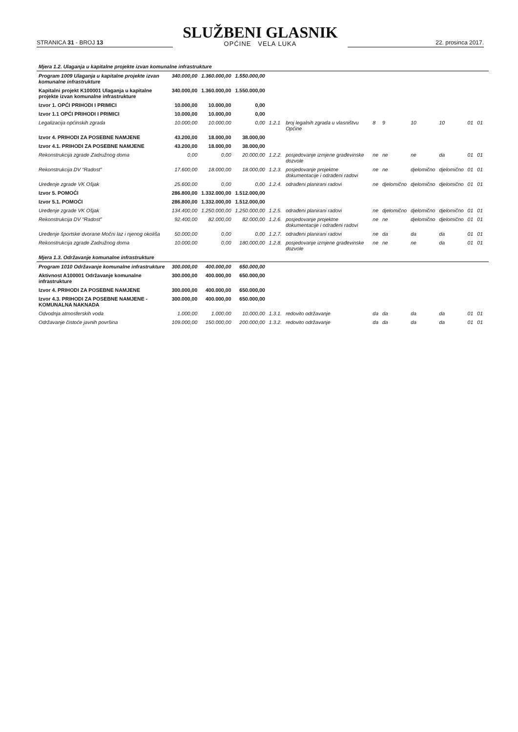STRANICA 31 - BROJ 13
SLUŽBENI GLASNIK
OPĆINE VELA LUKA
22. prosinca 2017.
| Mjera 1.2. Ulaganja u kapitalne projekte izvan komunalne infrastrukture | | | | | | | | | | | | |
| Program 1009 Ulaganja u kapitalne projekte izvan komunalne infrastrukture | 340.000,00 | 1.360.000,00 | 1.550.000,00 | | | | | | | | | |
| Kapitalni projekt K100001 Ulaganja u kapitalne projekte izvan komunalne infrastrukture | 340.000,00 | 1.360.000,00 | 1.550.000,00 | | | | | | | | | |
| Izvor 1. OPĆI PRIHODI I PRIMICI | 10.000,00 | 10.000,00 | 0,00 | | | | | | | | | |
| Izvor 1.1 OPĆI PRIHODI I PRIMICI | 10.000,00 | 10.000,00 | 0,00 | | | | | | | | | |
| Legalizacija općinskih zgrada | 10.000,00 | 10.000,00 | 0,00 | 1.2.1 | broj legalnih zgrada u vlasništvu Općine | 8 | 9 | 10 | 10 | 01 | 01 | |
| Izvor 4. PRIHODI ZA POSEBNE NAMJENE | 43.200,00 | 18.000,00 | 38.000,00 | | | | | | | | | |
| Izvor 4.1. PRIHODI ZA POSEBNE NAMJENE | 43.200,00 | 18.000,00 | 38.000,00 | | | | | | | | | |
| Rekonstrukcija zgrade Zadružnog doma | 0,00 | 0,00 | 20.000,00 | 1.2.2. | posjedovanje izmjene građevinske dozvole | ne | ne | ne | da | 01 | 01 | |
| Rekonstrukcija DV “Radost” | 17.600,00 | 18.000,00 | 18.000,00 | 1.2.3. | posjedovanje projektne dokumentacije i odrađeni radovi | ne | ne | djelomično | djelomično | 01 | 01 | |
| Uređenje zgrade VK Ošjak | 25.600,00 | 0,00 | 0,00 | 1.2.4. | odrađeni planirani radovi | ne | djelomično | djelomično | djelomično | 01 | 01 | |
| Izvor 5. POMOĆI | 286.800,00 | 1.332.000,00 | 1.512.000,00 | | | | | | | | | |
| Izvor 5.1. POMOĆI | 286.800,00 | 1.332.000,00 | 1.512.000,00 | | | | | | | | | |
| Uređenje zgrade VK Ošjak | 134.400,00 | 1.250.000,00 | 1.250.000,00 | 1.2.5. | odrađeni planirani radovi | ne | djelomično | djelomično | djelomično | 01 | 01 | |
| Rekonstrukcija DV “Radost” | 92.400,00 | 82.000,00 | 82.000,00 | 1.2.6. | posjedovanje projektne dokumentacije i odrađeni radovi | ne | ne | djelomično | djelomično | 01 | 01 | |
| Uređenje športske dvorane Močni laz i njenog okoliša | 50.000,00 | 0,00 | 0,00 | 1.2.7. | odrađeni planirani radovi | ne | da | da | da | 01 | 01 | |
| Rekonstrukcija zgrade Zadružnog doma | 10.000,00 | 0,00 | 180.000,00 | 1.2.8. | posjedovanje izmjene građevinske dozvole | ne | ne | ne | da | 01 | 01 | |
| Mjera 1.3. Održavanje komunalne infrastrukture | | | | | | | | | | | | |
| Program 1010 Održavanje komunalne infrastrukture | 300.000,00 | 400.000,00 | 650.000,00 | | | | | | | | | |
| Aktivnost A100001 Održavanje komunalne infrastrukture | 300.000,00 | 400.000,00 | 650.000,00 | | | | | | | | | |
| Izvor 4. PRIHODI ZA POSEBNE NAMJENE | 300.000,00 | 400.000,00 | 650.000,00 | | | | | | | | | |
| Izvor 4.3. PRIHODI ZA POSEBNE NAMJENE - KOMUNALNA NAKNADA | 300.000,00 | 400.000,00 | 650.000,00 | | | | | | | | | |
| Odvodnja atmosferskih voda | 1.000,00 | 1.000,00 | 10.000,00 | 1.3.1. | redovito održavanje | da | da | da | da | 01 | 01 | |
| Održavanje čistoće javnih površina | 109.000,00 | 150.000,00 | 200.000,00 | 1.3.2. | redovito održavanje | da | da | da | da | 01 | 01 | |